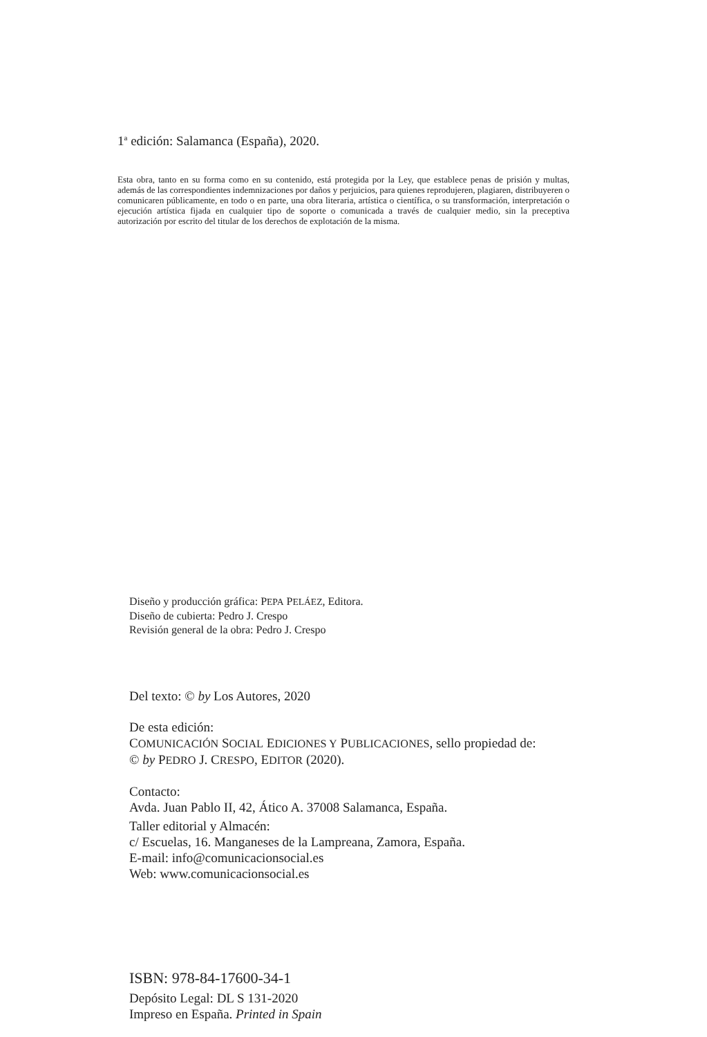1<sup>a</sup> edición: Salamanca (España), 2020.
Esta obra, tanto en su forma como en su contenido, está protegida por la Ley, que establece penas de prisión y multas, además de las correspondientes indemnizaciones por daños y perjuicios, para quienes reprodujeren, plagiaren, distribuyeren o comunicaren públicamente, en todo o en parte, una obra literaria, artística o científica, o su transformación, interpretación o ejecución artística fijada en cualquier tipo de soporte o comunicada a través de cualquier medio, sin la preceptiva autorización por escrito del titular de los derechos de explotación de la misma.
Diseño y producción gráfica: PEPA PELÁEZ, Editora.
Diseño de cubierta: Pedro J. Crespo
Revisión general de la obra: Pedro J. Crespo
Del texto: © by Los Autores, 2020
De esta edición:
COMUNICACIÓN SOCIAL EDICIONES Y PUBLICACIONES, sello propiedad de:
© by PEDRO J. CRESPO, EDITOR (2020).
Contacto:
Avda. Juan Pablo II, 42, Ático A. 37008 Salamanca, España.
Taller editorial y Almacén:
c/ Escuelas, 16. Manganeses de la Lampreana, Zamora, España.
E-mail: info@comunicacionsocial.es
Web: www.comunicacionsocial.es
ISBN: 978-84-17600-34-1
Depósito Legal: DL S 131-2020
Impreso en España. Printed in Spain